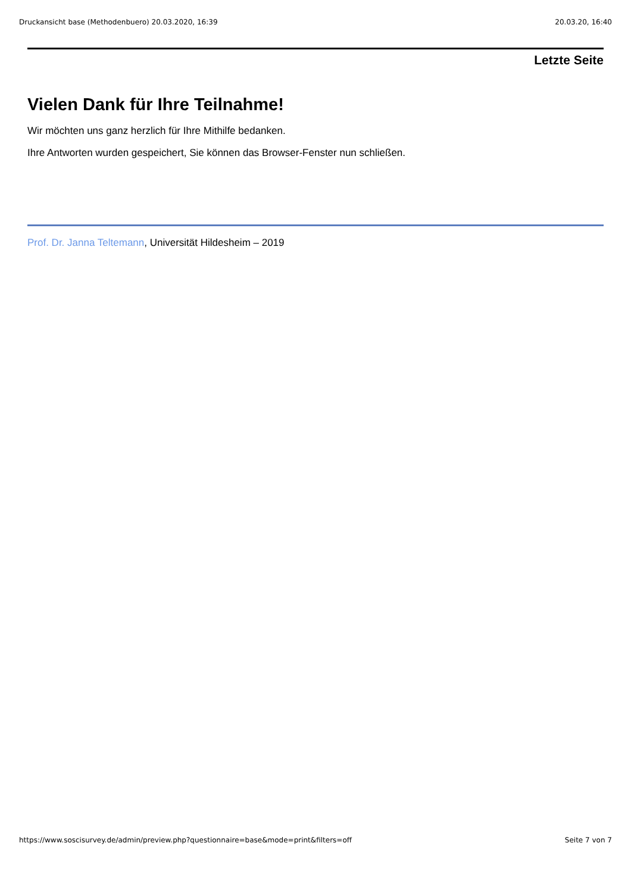Druckansicht base (Methodenbuero) 20.03.2020, 16:39 20.03.20, 16:40
Letzte Seite
Vielen Dank für Ihre Teilnahme!
Wir möchten uns ganz herzlich für Ihre Mithilfe bedanken.
Ihre Antworten wurden gespeichert, Sie können das Browser-Fenster nun schließen.
Prof. Dr. Janna Teltemann, Universität Hildesheim – 2019
https://www.soscisurvey.de/admin/preview.php?questionnaire=base&mode=print&filters=off Seite 7 von 7